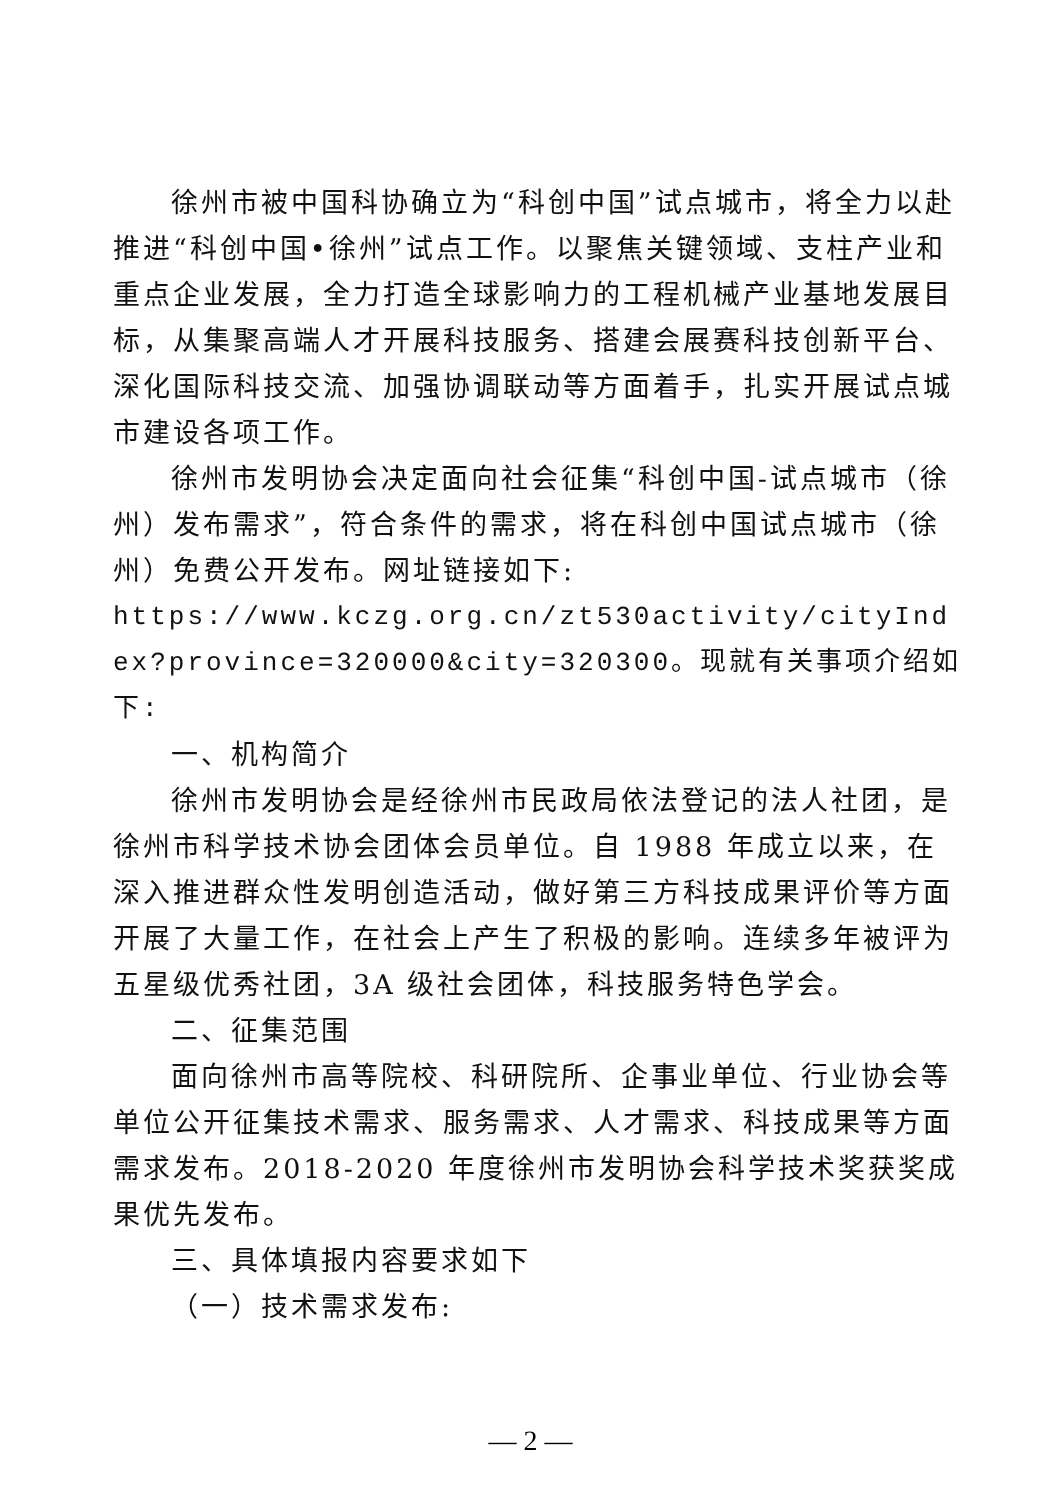徐州市被中国科协确立为“科创中国”试点城市，将全力以赴推进“科创中国•徐州”试点工作。以聚焦关键领域、支柱产业和重点企业发展，全力打造全球影响力的工程机械产业基地发展目标，从集聚高端人才开展科技服务、搭建会展赛科技创新平台、深化国际科技交流、加强协调联动等方面着手，扎实开展试点城市建设各项工作。
徐州市发明协会决定面向社会征集“科创中国-试点城市（徐州）发布需求”，符合条件的需求，将在科创中国试点城市（徐州）免费公开发布。网址链接如下:
https://www.kczg.org.cn/zt530activity/cityIndex?province=320000&city=320300。现就有关事项介绍如下:
一、机构简介
徐州市发明协会是经徐州市民政局依法登记的法人社团，是徐州市科学技术协会团体会员单位。自 1988 年成立以来，在深入推进群众性发明创造活动，做好第三方科技成果评价等方面开展了大量工作，在社会上产生了积极的影响。连续多年被评为五星级优秀社团，3A 级社会团体，科技服务特色学会。
二、征集范围
面向徐州市高等院校、科研院所、企事业单位、行业协会等单位公开征集技术需求、服务需求、人才需求、科技成果等方面需求发布。2018-2020 年度徐州市发明协会科学技术奖获奖成果优先发布。
三、具体填报内容要求如下
（一）技术需求发布:
— 2 —